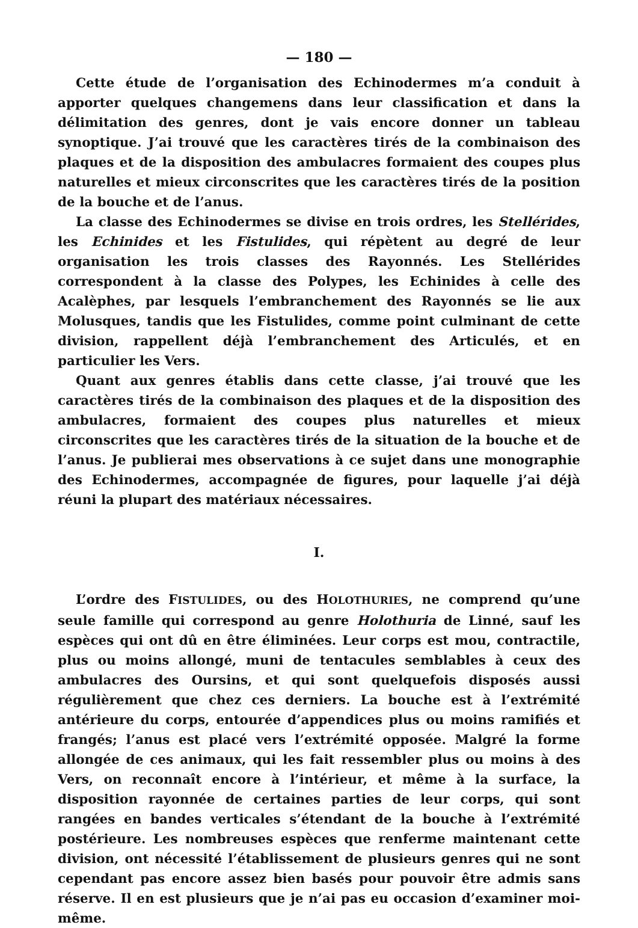— 180 —
Cette étude de l’organisation des Echinodermes m’a conduit à apporter quelques changemens dans leur classification et dans la délimitation des genres, dont je vais encore donner un tableau synoptique. J’ai trouvé que les caractères tirés de la combinaison des plaques et de la disposition des ambulacres formaient des coupes plus naturelles et mieux circonscrites que les caractères tirés de la position de la bouche et de l’anus.
La classe des Echinodermes se divise en trois ordres, les Stellérides, les Echinides et les Fistulides, qui répètent au degré de leur organisation les trois classes des Rayonnés. Les Stellérides correspondent à la classe des Polypes, les Echinides à celle des Acalèphes, par lesquels l’embranchement des Rayonnés se lie aux Molusques, tandis que les Fistulides, comme point culminant de cette division, rappellent déjà l’embranchement des Articulés, et en particulier les Vers.
Quant aux genres établis dans cette classe, j’ai trouvé que les caractères tirés de la combinaison des plaques et de la disposition des ambulacres, formaient des coupes plus naturelles et mieux circonscrites que les caractères tirés de la situation de la bouche et de l’anus. Je publierai mes observations à ce sujet dans une monographie des Echinodermes, accompagnée de figures, pour laquelle j’ai déjà réuni la plupart des matériaux nécessaires.
I.
L’ordre des FISTULIDES, ou des HOLOTHURIES, ne comprend qu’une seule famille qui correspond au genre Holothuria de Linné, sauf les espèces qui ont dû en être éliminées. Leur corps est mou, contractile, plus ou moins allongé, muni de tentacules semblables à ceux des ambulacres des Oursins, et qui sont quelquefois disposés aussi régulièrement que chez ces derniers. La bouche est à l’extrémité antérieure du corps, entourée d’appendices plus ou moins ramifiés et frangés; l’anus est placé vers l’extrémité opposée. Malgré la forme allongée de ces animaux, qui les fait ressembler plus ou moins à des Vers, on reconnaît encore à l’intérieur, et même à la surface, la disposition rayonnée de certaines parties de leur corps, qui sont rangées en bandes verticales s’étendant de la bouche à l’extrémité postérieure. Les nombreuses espèces que renferme maintenant cette division, ont nécessité l’établissement de plusieurs genres qui ne sont cependant pas encore assez bien basés pour pouvoir être admis sans réserve. Il en est plusieurs que je n’ai pas eu occasion d’examiner moi-même.